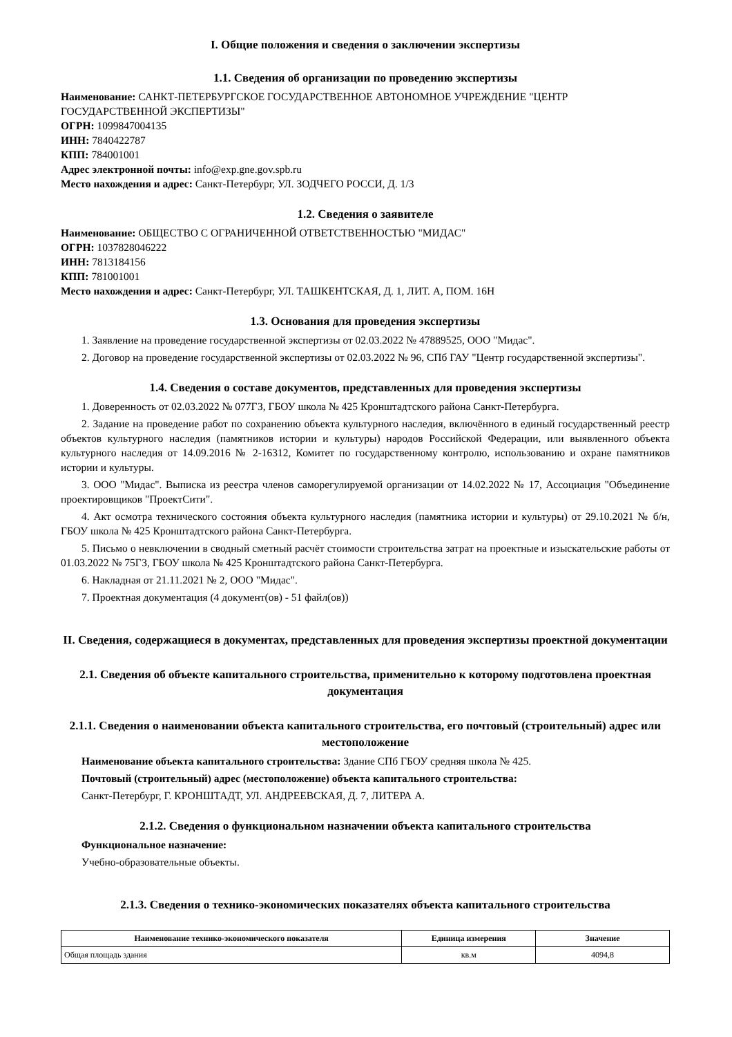I. Общие положения и сведения о заключении экспертизы
1.1. Сведения об организации по проведению экспертизы
Наименование: САНКТ-ПЕТЕРБУРГСКОЕ ГОСУДАРСТВЕННОЕ АВТОНОМНОЕ УЧРЕЖДЕНИЕ "ЦЕНТР ГОСУДАРСТВЕННОЙ ЭКСПЕРТИЗЫ"
ОГРН: 1099847004135
ИНН: 7840422787
КПП: 784001001
Адрес электронной почты: info@exp.gne.gov.spb.ru
Место нахождения и адрес: Санкт-Петербург, УЛ. ЗОДЧЕГО РОССИ, Д. 1/3
1.2. Сведения о заявителе
Наименование: ОБЩЕСТВО С ОГРАНИЧЕННОЙ ОТВЕТСТВЕННОСТЬЮ "МИДАС"
ОГРН: 1037828046222
ИНН: 7813184156
КПП: 781001001
Место нахождения и адрес: Санкт-Петербург, УЛ. ТАШКЕНТСКАЯ, Д. 1, ЛИТ. А, ПОМ. 16Н
1.3. Основания для проведения экспертизы
1. Заявление на проведение государственной экспертизы от 02.03.2022 № 47889525, ООО "Мидас".
2. Договор на проведение государственной экспертизы от 02.03.2022 № 96, СПб ГАУ "Центр государственной экспертизы".
1.4. Сведения о составе документов, представленных для проведения экспертизы
1. Доверенность от 02.03.2022 № 077ГЗ, ГБОУ школа № 425 Кронштадтского района Санкт-Петербурга.
2. Задание на проведение работ по сохранению объекта культурного наследия, включённого в единый государственный реестр объектов культурного наследия (памятников истории и культуры) народов Российской Федерации, или выявленного объекта культурного наследия от 14.09.2016 № 2-16312, Комитет по государственному контролю, использованию и охране памятников истории и культуры.
3. ООО "Мидас". Выписка из реестра членов саморегулируемой организации от 14.02.2022 № 17, Ассоциация "Объединение проектировщиков "ПроектСити".
4. Акт осмотра технического состояния объекта культурного наследия (памятника истории и культуры) от 29.10.2021 № б/н, ГБОУ школа № 425 Кронштадтского района Санкт-Петербурга.
5. Письмо о невключении в сводный сметный расчёт стоимости строительства затрат на проектные и изыскательские работы от 01.03.2022 № 75ГЗ, ГБОУ школа № 425 Кронштадтского района Санкт-Петербурга.
6. Накладная от 21.11.2021 № 2, ООО "Мидас".
7. Проектная документация (4 документ(ов) - 51 файл(ов))
II. Сведения, содержащиеся в документах, представленных для проведения экспертизы проектной документации
2.1. Сведения об объекте капитального строительства, применительно к которому подготовлена проектная документация
2.1.1. Сведения о наименовании объекта капитального строительства, его почтовый (строительный) адрес или местоположение
Наименование объекта капитального строительства: Здание СПб ГБОУ средняя школа № 425.
Почтовый (строительный) адрес (местоположение) объекта капитального строительства:
Санкт-Петербург, Г. КРОНШТАДТ, УЛ. АНДРЕЕВСКАЯ, Д. 7, ЛИТЕРА А.
2.1.2. Сведения о функциональном назначении объекта капитального строительства
Функциональное назначение:
Учебно-образовательные объекты.
2.1.3. Сведения о технико-экономических показателях объекта капитального строительства
| Наименование технико-экономического показателя | Единица измерения | Значение |
| --- | --- | --- |
| Общая площадь здания | кв.м | 4094,8 |